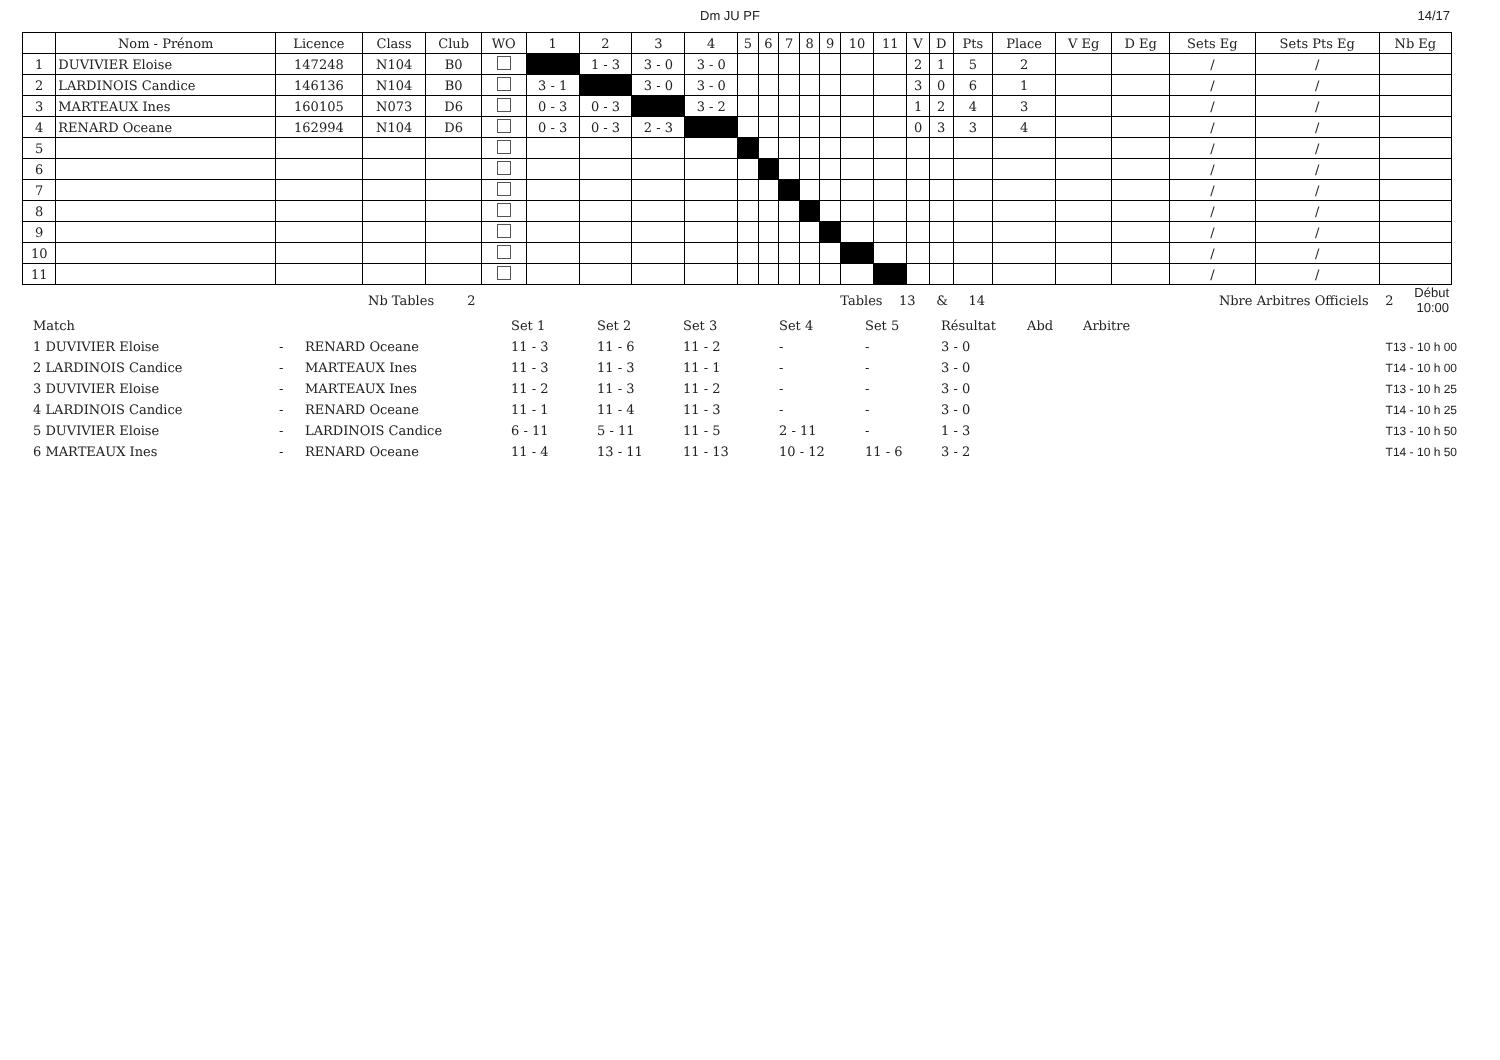Dm JU PF 14/17
| | Nom - Prénom | Licence | Class | Club | WO | 1 | 2 | 3 | 4 | 5 | 6 | 7 | 8 | 9 | 10 | 11 | V | D | Pts | Place | V Eg | D Eg | Sets Eg | Sets Pts Eg | Nb Eg |
| --- | --- | --- | --- | --- | --- | --- | --- | --- | --- | --- | --- | --- | --- | --- | --- | --- | --- | --- | --- | --- | --- | --- | --- | --- | --- |
| 1 | DUVIVIER Eloise | 147248 | N104 | B0 | | | 1 - 3 | 3 - 0 | 3 - 0 | | | | | | | | 2 | 1 | 5 | 2 | | | / | / | |
| 2 | LARDINOIS Candice | 146136 | N104 | B0 | | 3 - 1 | | 3 - 0 | 3 - 0 | | | | | | | | 3 | 0 | 6 | 1 | | | / | / | |
| 3 | MARTEAUX Ines | 160105 | N073 | D6 | | 0 - 3 | 0 - 3 | | 3 - 2 | | | | | | | | 1 | 2 | 4 | 3 | | | / | / | |
| 4 | RENARD Oceane | 162994 | N104 | D6 | | 0 - 3 | 0 - 3 | 2 - 3 | | | | | | | | | 0 | 3 | 3 | 4 | | | / | / | |
| 5 | | | | | | | | | | | | | | | | | | | | | | | / | / | |
| 6 | | | | | | | | | | | | | | | | | | | | | | | / | / | |
| 7 | | | | | | | | | | | | | | | | | | | | | | | / | / | |
| 8 | | | | | | | | | | | | | | | | | | | | | | | / | / | |
| 9 | | | | | | | | | | | | | | | | | | | | | | | / | / | |
| 10 | | | | | | | | | | | | | | | | | | | | | | | / | / | |
| 11 | | | | | | | | | | | | | | | | | | | | | | | / | / | |
| | Nb Tables 2 | Tables 13 & 14 | Nbre Arbitres Officiels 2 | Début 10:00 |
| Match | | | Set 1 | Set 2 | Set 3 | Set 4 | Set 5 | Résultat | Abd | Arbitre | |
| 1 DUVIVIER Eloise | - | RENARD Oceane | 11 - 3 | 11 - 6 | 11 - 2 | - | - | 3 - 0 | | | T13 - 10 h 00 |
| 2 LARDINOIS Candice | - | MARTEAUX Ines | 11 - 3 | 11 - 3 | 11 - 1 | - | - | 3 - 0 | | | T14 - 10 h 00 |
| 3 DUVIVIER Eloise | - | MARTEAUX Ines | 11 - 2 | 11 - 3 | 11 - 2 | - | - | 3 - 0 | | | T13 - 10 h 25 |
| 4 LARDINOIS Candice | - | RENARD Oceane | 11 - 1 | 11 - 4 | 11 - 3 | - | - | 3 - 0 | | | T14 - 10 h 25 |
| 5 DUVIVIER Eloise | - | LARDINOIS Candice | 6 - 11 | 5 - 11 | 11 - 5 | 2 - 11 | - | 1 - 3 | | | T13 - 10 h 50 |
| 6 MARTEAUX Ines | - | RENARD Oceane | 11 - 4 | 13 - 11 | 11 - 13 | 10 - 12 | 11 - 6 | 3 - 2 | | | T14 - 10 h 50 |